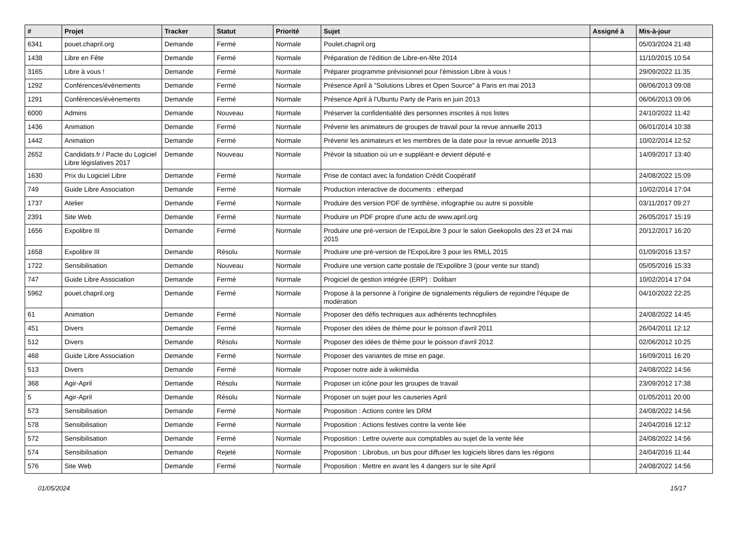| # | Projet | Tracker | Statut | Priorité | Sujet | Assigné à | Mis-à-jour |
| --- | --- | --- | --- | --- | --- | --- | --- |
| 6341 | pouet.chapril.org | Demande | Fermé | Normale | Poulet.chapril.org | | 05/03/2024 21:48 |
| 1438 | Libre en Fête | Demande | Fermé | Normale | Préparation de l'édition de Libre-en-fête 2014 | | 11/10/2015 10:54 |
| 3165 | Libre à vous ! | Demande | Fermé | Normale | Préparer programme prévisionnel pour l'émission Libre à vous ! | | 29/09/2022 11:35 |
| 1292 | Conférences/évènements | Demande | Fermé | Normale | Présence April à "Solutions Libres et Open Source" à Paris en mai 2013 | | 06/06/2013 09:08 |
| 1291 | Conférences/évènements | Demande | Fermé | Normale | Présence April à l'Ubuntu Party de Paris en juin 2013 | | 06/06/2013 09:06 |
| 6000 | Admins | Demande | Nouveau | Normale | Préserver la confidentialité des personnes inscrites à nos listes | | 24/10/2022 11:42 |
| 1436 | Animation | Demande | Fermé | Normale | Prévenir les animateurs de groupes de travail pour la revue annuelle 2013 | | 06/01/2014 10:38 |
| 1442 | Animation | Demande | Fermé | Normale | Prévenir les animateurs et les membres de la date pour la revue annuelle 2013 | | 10/02/2014 12:52 |
| 2652 | Candidats.fr / Pacte du Logiciel Libre législatives 2017 | Demande | Nouveau | Normale | Prévoir la situation où un·e suppléant·e devient député·e | | 14/09/2017 13:40 |
| 1630 | Prix du Logiciel Libre | Demande | Fermé | Normale | Prise de contact avec la fondation Crédit Coopératif | | 24/08/2022 15:09 |
| 749 | Guide Libre Association | Demande | Fermé | Normale | Production interactive de documents : etherpad | | 10/02/2014 17:04 |
| 1737 | Atelier | Demande | Fermé | Normale | Produire des version PDF de synthèse, infographie ou autre si possible | | 03/11/2017 09:27 |
| 2391 | Site Web | Demande | Fermé | Normale | Produire un PDF propre d'une actu de www.april.org | | 26/05/2017 15:19 |
| 1656 | Expolibre III | Demande | Fermé | Normale | Produire une pré-version de l'ExpoLibre 3 pour le salon Geekopolis des 23 et 24 mai 2015 | | 20/12/2017 16:20 |
| 1658 | Expolibre III | Demande | Résolu | Normale | Produire une pré-version de l'ExpoLibre 3 pour les RMLL 2015 | | 01/09/2016 13:57 |
| 1722 | Sensibilisation | Demande | Nouveau | Normale | Produire une version carte postale de l'Expolibre 3 (pour vente sur stand) | | 05/05/2016 15:33 |
| 747 | Guide Libre Association | Demande | Fermé | Normale | Progiciel de gestion intégrée (ERP) : Dolibarr | | 10/02/2014 17:04 |
| 5962 | pouet.chapril.org | Demande | Fermé | Normale | Propose à la personne à l'origine de signalements réguliers de rejoindre l'équipe de modération | | 04/10/2022 22:25 |
| 61 | Animation | Demande | Fermé | Normale | Proposer des défis techniques aux adhérents technophiles | | 24/08/2022 14:45 |
| 451 | Divers | Demande | Fermé | Normale | Proposer des idées de thème pour le poisson d'avril 2011 | | 26/04/2011 12:12 |
| 512 | Divers | Demande | Résolu | Normale | Proposer des idées de thème pour le poisson d'avril 2012 | | 02/06/2012 10:25 |
| 468 | Guide Libre Association | Demande | Fermé | Normale | Proposer des variantes de mise en page. | | 16/09/2011 16:20 |
| 513 | Divers | Demande | Fermé | Normale | Proposer notre aide à wikimédia | | 24/08/2022 14:56 |
| 368 | Agir-April | Demande | Résolu | Normale | Proposer un icône pour les groupes de travail | | 23/09/2012 17:38 |
| 5 | Agir-April | Demande | Résolu | Normale | Proposer un sujet pour les causeries April | | 01/05/2011 20:00 |
| 573 | Sensibilisation | Demande | Fermé | Normale | Proposition : Actions contre les DRM | | 24/08/2022 14:56 |
| 578 | Sensibilisation | Demande | Fermé | Normale | Proposition : Actions festives contre la vente liée | | 24/04/2016 12:12 |
| 572 | Sensibilisation | Demande | Fermé | Normale | Proposition : Lettre ouverte aux comptables au sujet de la vente liée | | 24/08/2022 14:56 |
| 574 | Sensibilisation | Demande | Rejeté | Normale | Proposition : Librobus, un bus pour diffuser les logiciels libres dans les régions | | 24/04/2016 11:44 |
| 576 | Site Web | Demande | Fermé | Normale | Proposition : Mettre en avant les 4 dangers sur le site April | | 24/08/2022 14:56 |
01/05/2024 15/17